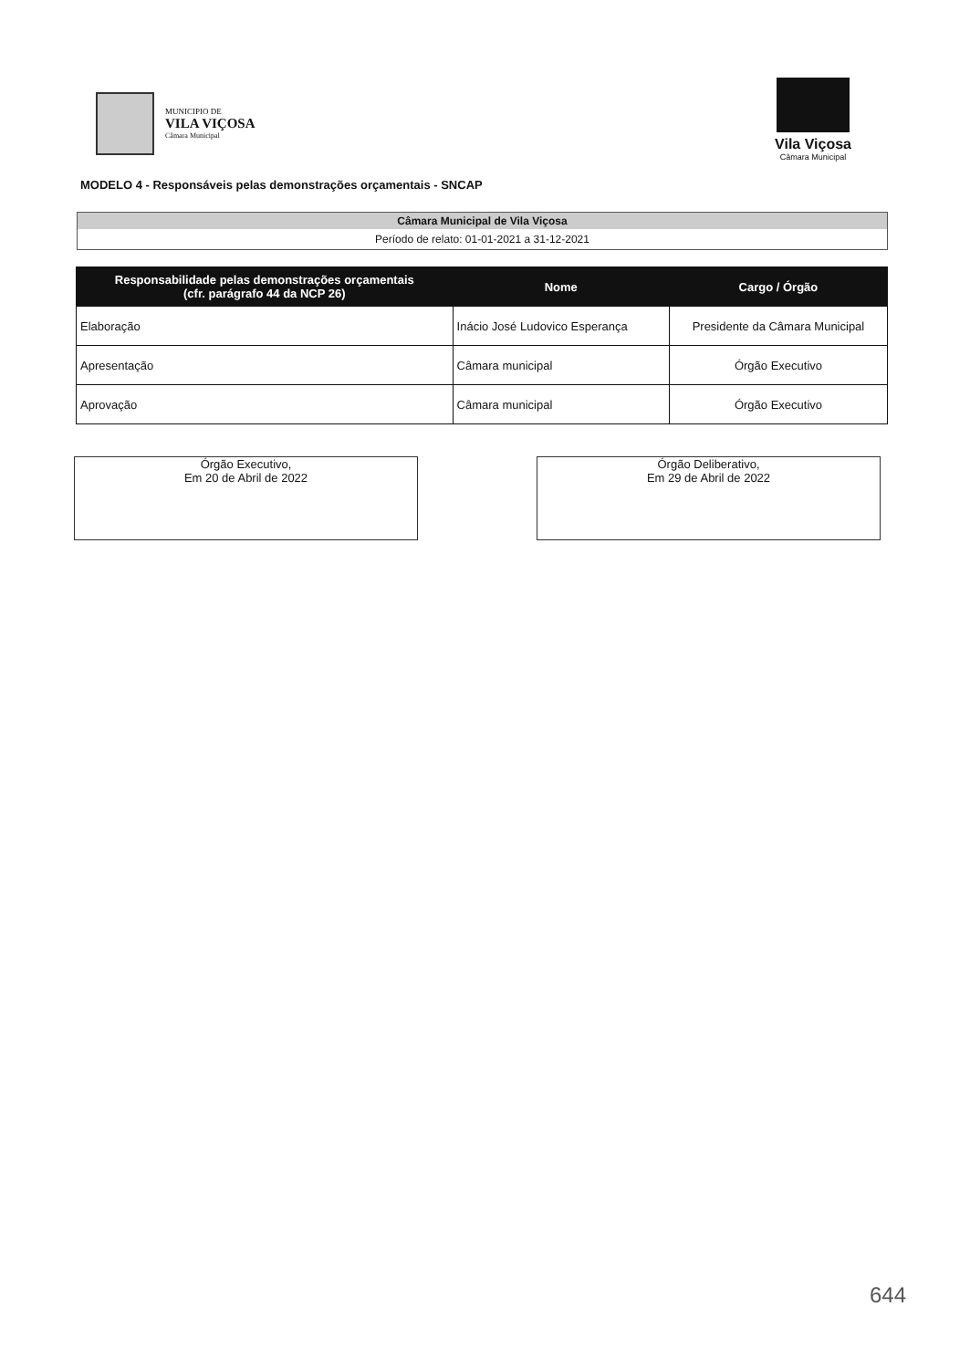MUNICIPIO DE
VILA VIÇOSA
Câmara Municipal
Vila Viçosa
Câmara Municipal
MODELO 4 - Responsáveis pelas demonstrações orçamentais - SNCAP
Câmara Municipal de Vila Viçosa
Período de relato: 01-01-2021 a 31-12-2021
| Responsabilidade pelas demonstrações orçamentais (cfr. parágrafo 44 da NCP 26) | Nome | Cargo / Órgão |
| --- | --- | --- |
| Elaboração | Inácio José Ludovico Esperança | Presidente da Câmara Municipal |
| Apresentação | Câmara municipal | Órgão Executivo |
| Aprovação | Câmara municipal | Órgão Executivo |
Órgão Executivo,
Em 20 de Abril de 2022
Órgão Deliberativo,
Em 29 de Abril de 2022
644